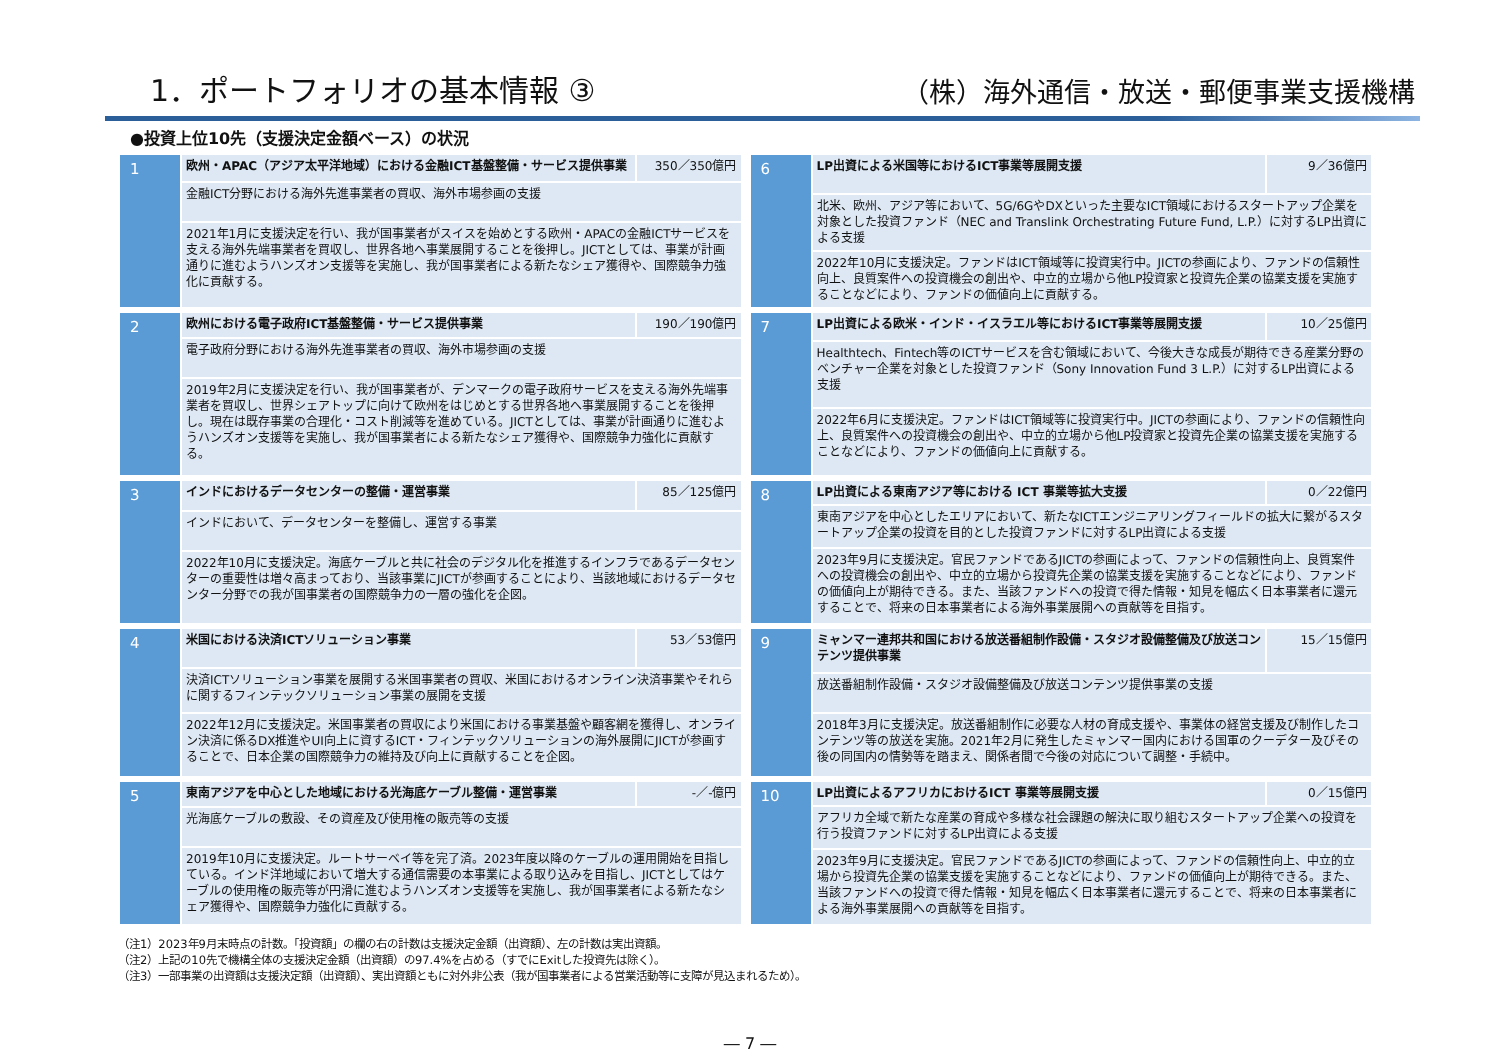1．ポートフォリオの基本情報 ③
（株）海外通信・放送・郵便事業支援機構
●投資上位10先（支援決定金額ベース）の状況
| 1 | 欧州・APAC（アジア太平洋地域）における金融ICT基盤整備・サービス提供事業 | 350／350億円 |
| | 金融ICT分野における海外先進事業者の買収、海外市場参画の支援 | |
| | 2021年1月に支援決定を行い、我が国事業者がスイスを始めとする欧州・APACの金融ICTサービスを支える海外先端事業者を買収し、世界各地へ事業展開することを後押し。JICTとしては、事業が計画通りに進むようハンズオン支援等を実施し、我が国事業者による新たなシェア獲得や、国際競争力強化に貢献する。 | |
| 2 | 欧州における電子政府ICT基盤整備・サービス提供事業 | 190／190億円 |
| | 電子政府分野における海外先進事業者の買収、海外市場参画の支援 | |
| | 2019年2月に支援決定を行い、我が国事業者が、デンマークの電子政府サービスを支える海外先端事業者を買収し、世界シェアトップに向けて欧州をはじめとする世界各地へ事業展開することを後押し。現在は既存事業の合理化・コスト削減等を進めている。JICTとしては、事業が計画通りに進むようハンズオン支援等を実施し、我が国事業者による新たなシェア獲得や、国際競争力強化に貢献する。 | |
| 3 | インドにおけるデータセンターの整備・運営事業 | 85／125億円 |
| | インドにおいて、データセンターを整備し、運営する事業 | |
| | 2022年10月に支援決定。海底ケーブルと共に社会のデジタル化を推進するインフラであるデータセンターの重要性は増々高まっており、当該事業にJICTが参画することにより、当該地域におけるデータセンター分野での我が国事業者の国際競争力の一層の強化を企図。 | |
| 4 | 米国における決済ICTソリューション事業 | 53／53億円 |
| | 決済ICTソリューション事業を展開する米国事業者の買収、米国におけるオンライン決済事業やそれらに関するフィンテックソリューション事業の展開を支援 | |
| | 2022年12月に支援決定。米国事業者の買収により米国における事業基盤や顧客網を獲得し、オンライン決済に係るDX推進やUI向上に資するICT・フィンテックソリューションの海外展開にJICTが参画することで、日本企業の国際競争力の維持及び向上に貢献することを企図。 | |
| 5 | 東南アジアを中心とした地域における光海底ケーブル整備・運営事業 | -／-億円 |
| | 光海底ケーブルの敷設、その資産及び使用権の販売等の支援 | |
| | 2019年10月に支援決定。ルートサーベイ等を完了済。2023年度以降のケーブルの運用開始を目指している。インド洋地域において増大する通信需要の本事業による取り込みを目指し、JICTとしてはケーブルの使用権の販売等が円滑に進むようハンズオン支援等を実施し、我が国事業者による新たなシェア獲得や、国際競争力強化に貢献する。 | |
| 6 | LP出資による米国等におけるICT事業等展開支援 | 9／36億円 |
| | 北米、欧州、アジア等において、5G/6GやDXといった主要なICT領域におけるスタートアップ企業を対象とした投資ファンド（NEC and Translink Orchestrating Future Fund, L.P.）に対するLP出資による支援 | |
| | 2022年10月に支援決定。ファンドはICT領域等に投資実行中。JICTの参画により、ファンドの信頼性向上、良質案件への投資機会の創出や、中立的立場から他LP投資家と投資先企業の協業支援を実施することなどにより、ファンドの価値向上に貢献する。 | |
| 7 | LP出資による欧米・インド・イスラエル等におけるICT事業等展開支援 | 10／25億円 |
| | Healthtech、Fintech等のICTサービスを含む領域において、今後大きな成長が期待できる産業分野のベンチャー企業を対象とした投資ファンド（Sony Innovation Fund 3 L.P.）に対するLP出資による支援 | |
| | 2022年6月に支援決定。ファンドはICT領域等に投資実行中。JICTの参画により、ファンドの信頼性向上、良質案件への投資機会の創出や、中立的立場から他LP投資家と投資先企業の協業支援を実施することなどにより、ファンドの価値向上に貢献する。 | |
| 8 | LP出資による東南アジア等における ICT 事業等拡大支援 | 0／22億円 |
| | 東南アジアを中心としたエリアにおいて、新たなICTエンジニアリングフィールドの拡大に繋がるスタートアップ企業の投資を目的とした投資ファンドに対するLP出資による支援 | |
| | 2023年9月に支援決定。官民ファンドであるJICTの参画によって、ファンドの信頼性向上、良質案件への投資機会の創出や、中立的立場から投資先企業の協業支援を実施することなどにより、ファンドの価値向上が期待できる。また、当該ファンドへの投資で得た情報・知見を幅広く日本事業者に還元することで、将来の日本事業者による海外事業展開への貢献等を目指す。 | |
| 9 | ミャンマー連邦共和国における放送番組制作設備・スタジオ設備整備及び放送コンテンツ提供事業 | 15／15億円 |
| | 放送番組制作設備・スタジオ設備整備及び放送コンテンツ提供事業の支援 | |
| | 2018年3月に支援決定。放送番組制作に必要な人材の育成支援や、事業体の経営支援及び制作したコンテンツ等の放送を実施。2021年2月に発生したミャンマー国内における国軍のクーデター及びその後の同国内の情勢等を踏まえ、関係者間で今後の対応について調整・手続中。 | |
| 10 | LP出資によるアフリカにおけるICT 事業等展開支援 | 0／15億円 |
| | アフリカ全域で新たな産業の育成や多様な社会課題の解決に取り組むスタートアップ企業への投資を行う投資ファンドに対するLP出資による支援 | |
| | 2023年9月に支援決定。官民ファンドであるJICTの参画によって、ファンドの信頼性向上、中立的立場から投資先企業の協業支援を実施することなどにより、ファンドの価値向上が期待できる。また、当該ファンドへの投資で得た情報・知見を幅広く日本事業者に還元することで、将来の日本事業者による海外事業展開への貢献等を目指す。 | |
（注1）2023年9月末時点の計数。「投資額」の欄の右の計数は支援決定金額（出資額）、左の計数は実出資額。
（注2）上記の10先で機構全体の支援決定金額（出資額）の97.4%を占める（すでにExitした投資先は除く）。
（注3）一部事業の出資額は支援決定額（出資額）、実出資額ともに対外非公表（我が国事業者による営業活動等に支障が見込まれるため）。
― 7 ―